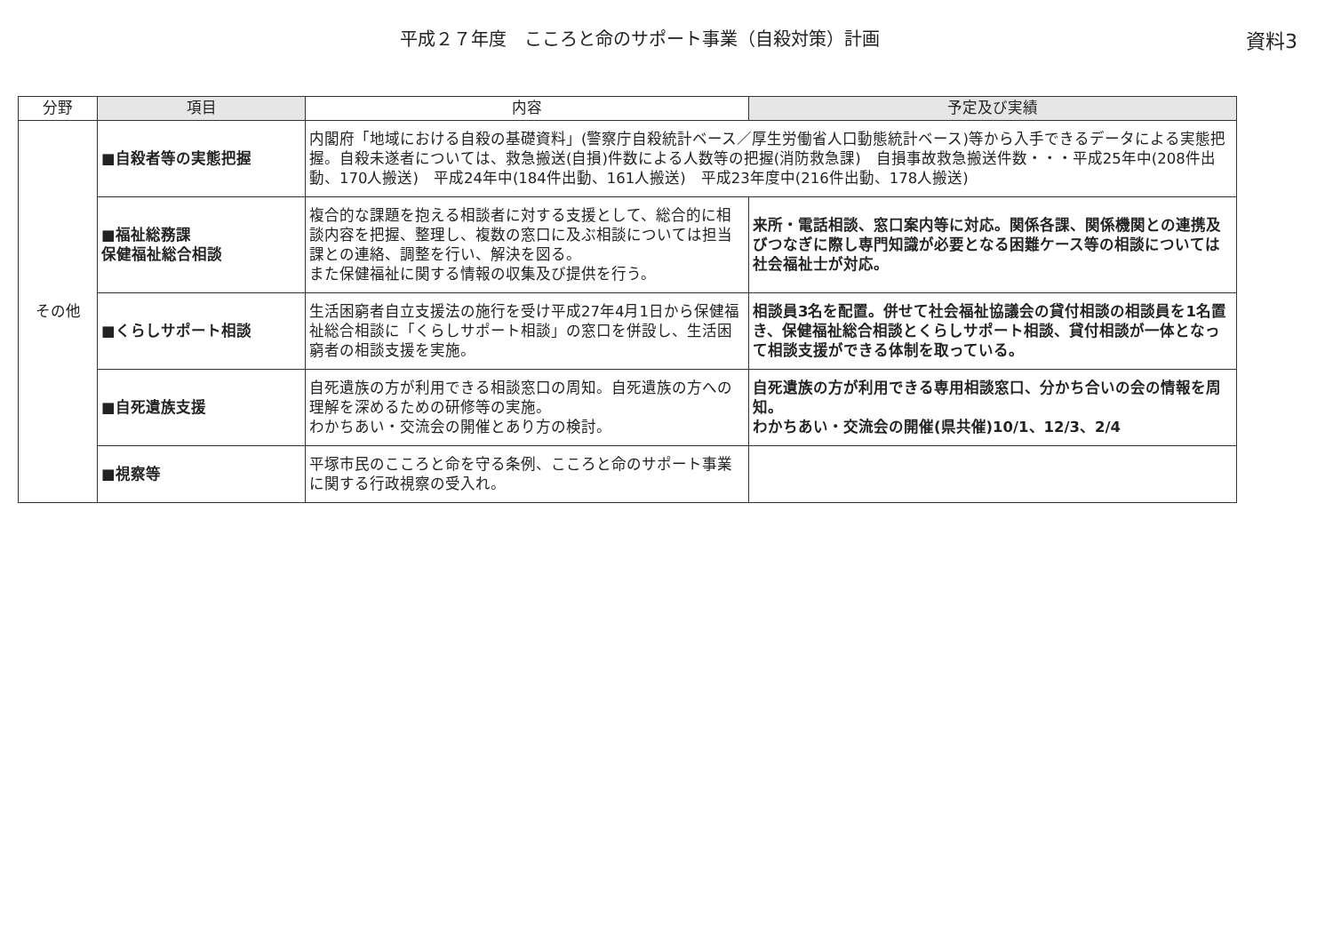平成２７年度　こころと命のサポート事業（自殺対策）計画
資料3
| 分野 | 項目 | 内容 | 予定及び実績 |
| --- | --- | --- | --- |
| その他 | ■自殺者等の実態把握 | 内閣府「地域における自殺の基礎資料」(警察庁自殺統計ベース／厚生労働省人口動態統計ベース)等から入手できるデータによる実態把握。自殺未遂者については、救急搬送(自損)件数による人数等の把握(消防救急課) 自損事故救急搬送件数・・・平成25年中(208件出動、170人搬送) 平成24年中(184件出動、161人搬送) 平成23年度中(216件出動、178人搬送) | |
| | ■福祉総務課 保健福祉総合相談 | 複合的な課題を抱える相談者に対する支援として、総合的に相談内容を把握、整理し、複数の窓口に及ぶ相談については担当課との連絡、調整を行い、解決を図る。 また保健福祉に関する情報の収集及び提供を行う。 | 来所・電話相談、窓口案内等に対応。関係各課、関係機関との連携及びつなぎに際し専門知識が必要となる困難ケース等の相談については社会福祉士が対応。 |
| | ■くらしサポート相談 | 生活困窮者自立支援法の施行を受け平成27年4月1日から保健福祉総合相談に「くらしサポート相談」の窓口を併設し、生活困窮者の相談支援を実施。 | 相談員3名を配置。併せて社会福祉協議会の貸付相談の相談員を1名置き、保健福祉総合相談とくらしサポート相談、貸付相談が一体となって相談支援ができる体制を取っている。 |
| | ■自死遺族支援 | 自死遺族の方が利用できる相談窓口の周知。自死遺族の方への理解を深めるための研修等の実施。 わかちあい・交流会の開催とあり方の検討。 | 自死遺族の方が利用できる専用相談窓口、分かち合いの会の情報を周知。 わかちあい・交流会の開催(県共催)10/1、12/3、2/4 |
| | ■視察等 | 平塚市民のこころと命を守る条例、こころと命のサポート事業に関する行政視察の受入れ。 | |